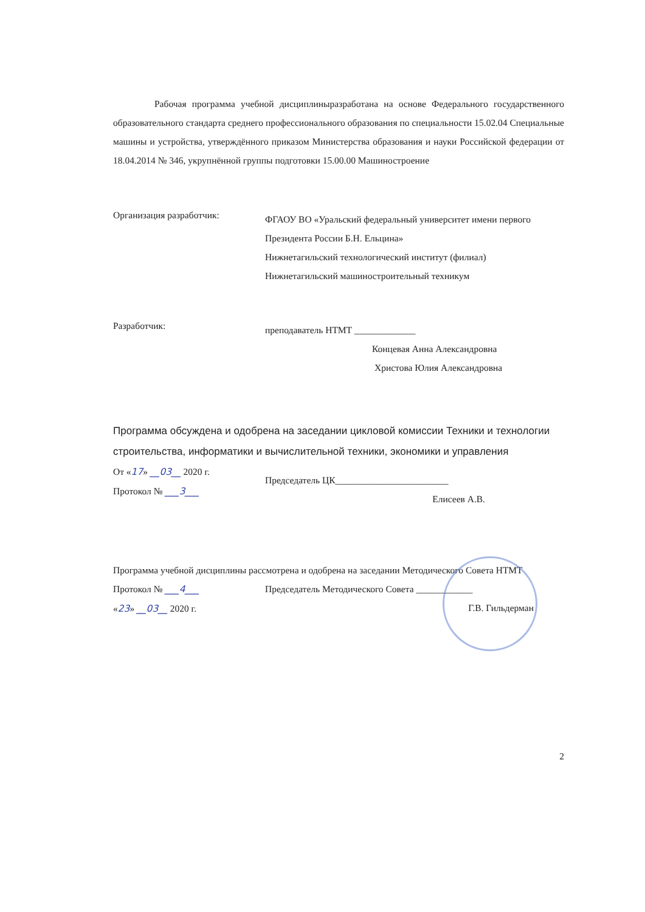Рабочая программа учебной дисциплиныразработана на основе Федерального государственного образовательного стандарта среднего профессионального образования по специальности 15.02.04 Специальные машины и устройства, утверждённого приказом Министерства образования и науки Российской федерации от 18.04.2014 № 346, укрупнённой группы подготовки 15.00.00 Машиностроение
Организация разработчик:
ФГАОУ ВО «Уральский федеральный университет имени первого Президента России Б.Н. Ельцина»
Нижнетагильский технологический институт (филиал)
Нижнетагильский машиностроительный техникум
Разработчик:
преподаватель НТМТ _____________
Концевая Анна Александровна
Христова Юлия Александровна
Программа обсуждена и одобрена на заседании цикловой комиссии Техники и технологии строительства, информатики и вычислительной техники, экономики и управления
От «17» __03__ 2020 г.
Протокол № ___3___
Председатель ЦК________________________
Елисеев А.В.
Программа учебной дисциплины рассмотрена и одобрена на заседании Методического Совета НТМТ
Протокол № ___4___
«23» __03__ 2020 г.
Председатель Методического Совета ____________
Г.В. Гильдерман
2